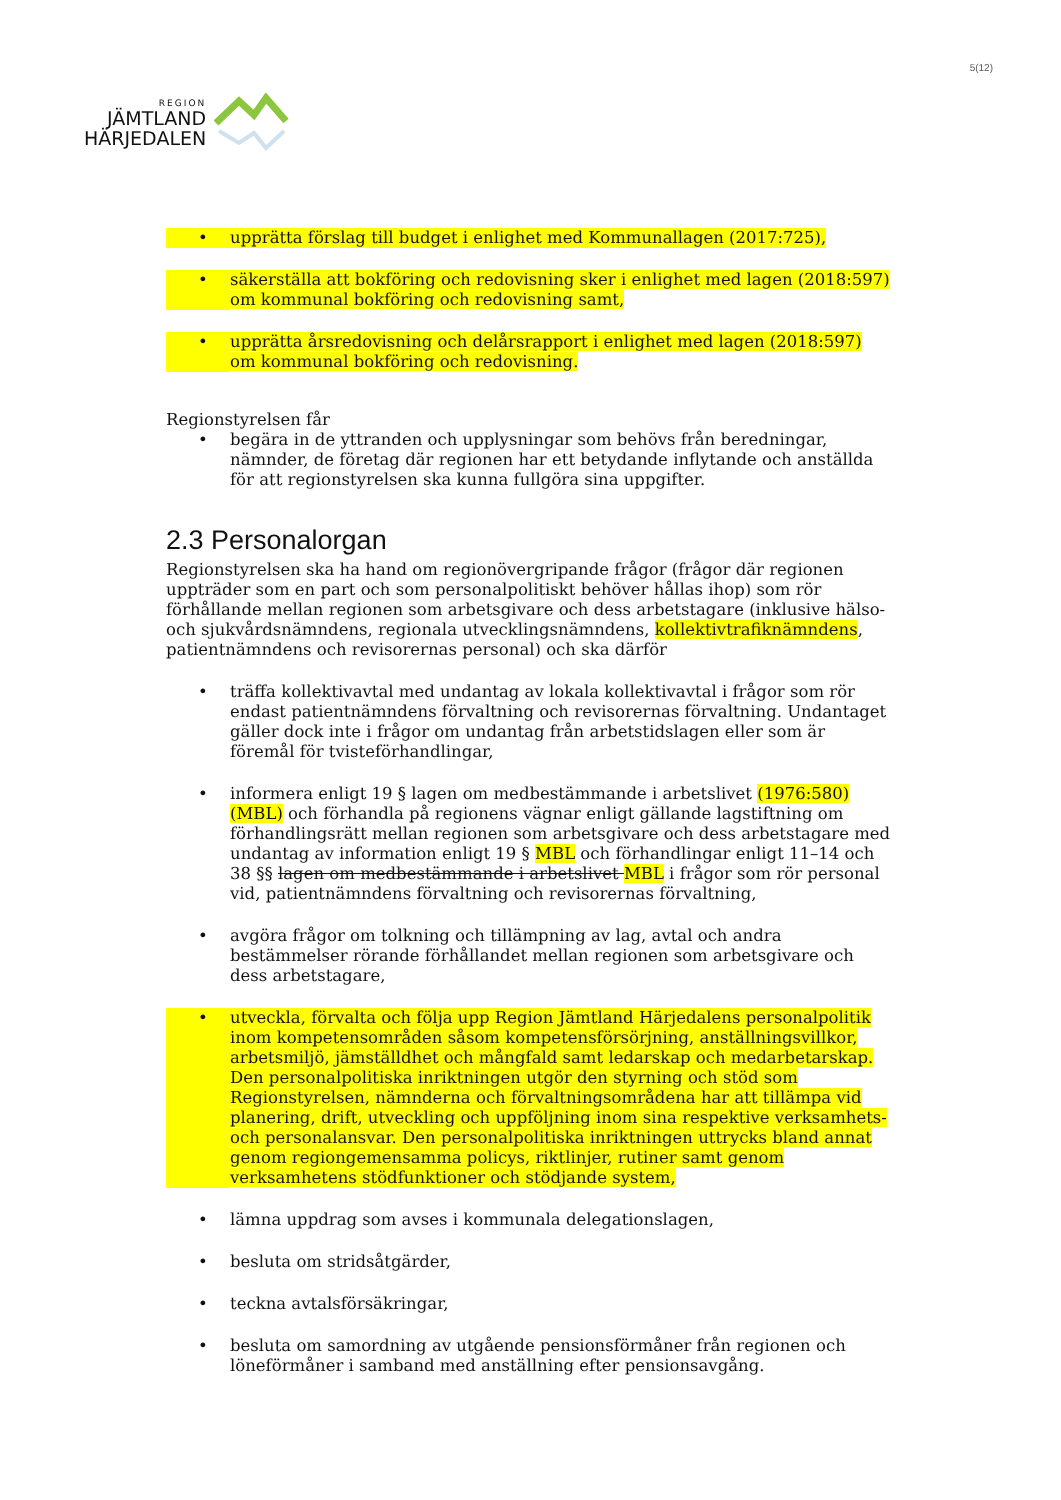REGION
JÄMTLAND
HÄRJEDALEN
5(12)
• upprätta förslag till budget i enlighet med Kommunallagen (2017:725),
• säkerställa att bokföring och redovisning sker i enlighet med lagen (2018:597) om kommunal bokföring och redovisning samt,
• upprätta årsredovisning och delårsrapport i enlighet med lagen (2018:597) om kommunal bokföring och redovisning.
Regionstyrelsen får
• begära in de yttranden och upplysningar som behövs från beredningar, nämnder, de företag där regionen har ett betydande inflytande och anställda för att regionstyrelsen ska kunna fullgöra sina uppgifter.
2.3 Personalorgan
Regionstyrelsen ska ha hand om regionövergripande frågor (frågor där regionen uppträder som en part och som personalpolitiskt behöver hållas ihop) som rör förhållande mellan regionen som arbetsgivare och dess arbetstagare (inklusive hälso- och sjukvårdsnämndens, regionala utvecklingsnämndens, kollektivtrafiknämndens, patientnämndens och revisorernas personal) och ska därför
• träffa kollektivavtal med undantag av lokala kollektivavtal i frågor som rör endast patientnämndens förvaltning och revisorernas förvaltning. Undantaget gäller dock inte i frågor om undantag från arbetstidslagen eller som är föremål för tvisteförhandlingar,
• informera enligt 19 § lagen om medbestämmande i arbetslivet (1976:580) (MBL) och förhandla på regionens vägnar enligt gällande lagstiftning om förhandlingsrätt mellan regionen som arbetsgivare och dess arbetstagare med undantag av information enligt 19 § MBL och förhandlingar enligt 11–14 och 38 §§ lagen om medbestämmande i arbetslivet MBL i frågor som rör personal vid, patientnämndens förvaltning och revisorernas förvaltning,
• avgöra frågor om tolkning och tillämpning av lag, avtal och andra bestämmelser rörande förhållandet mellan regionen som arbetsgivare och dess arbetstagare,
• utveckla, förvalta och följa upp Region Jämtland Härjedalens personalpolitik inom kompetensområden såsom kompetensförsörjning, anställningsvillkor, arbetsmiljö, jämställdhet och mångfald samt ledarskap och medarbetarskap. Den personalpolitiska inriktningen utgör den styrning och stöd som Regionstyrelsen, nämnderna och förvaltningsområdena har att tillämpa vid planering, drift, utveckling och uppföljning inom sina respektive verksamhets- och personalansvar. Den personalpolitiska inriktningen uttrycks bland annat genom regiongemensamma policys, riktlinjer, rutiner samt genom verksamhetens stödfunktioner och stödjande system,
• lämna uppdrag som avses i kommunala delegationslagen,
• besluta om stridsåtgärder,
• teckna avtalsförsäkringar,
• besluta om samordning av utgående pensionsförmåner från regionen och löneförmåner i samband med anställning efter pensionsavgång.